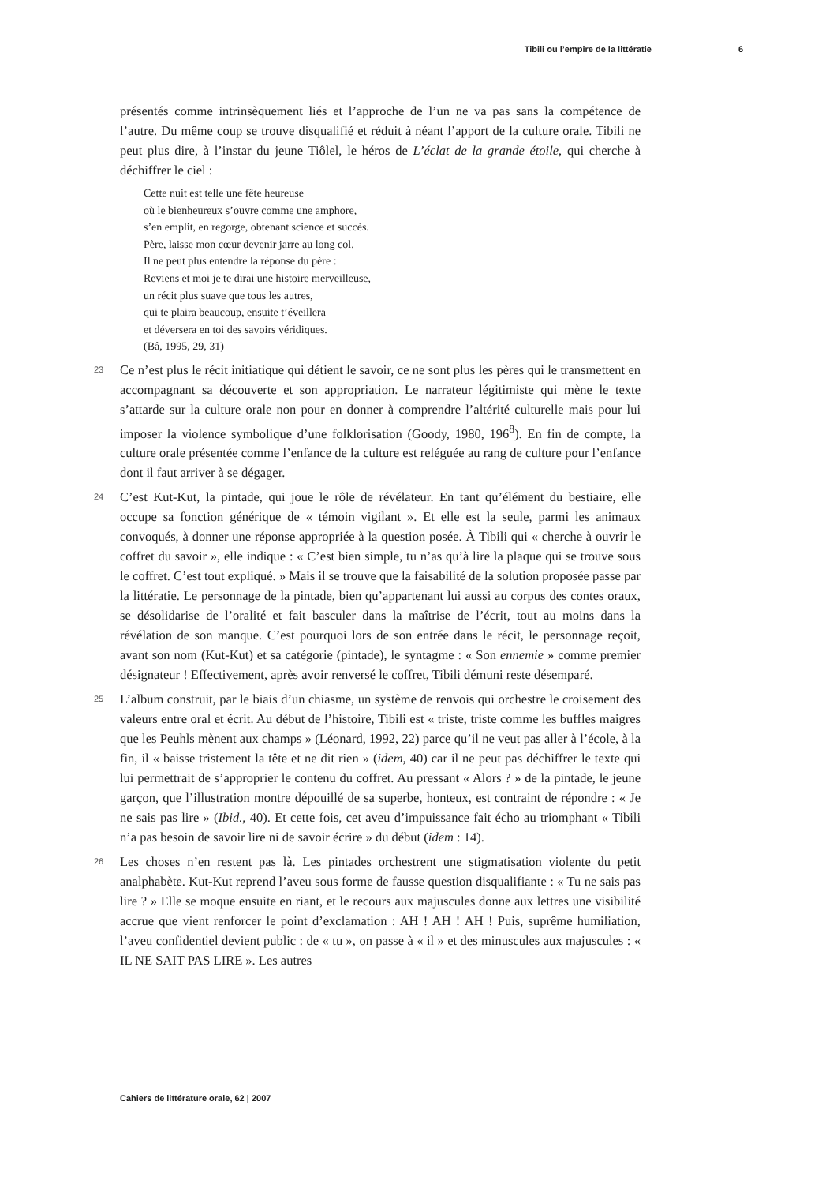Tibili ou l’empire de la littératie 6
présentés comme intrinsèquement liés et l’approche de l’un ne va pas sans la compétence de l’autre. Du même coup se trouve disqualifié et réduit à néant l’apport de la culture orale. Tibili ne peut plus dire, à l’instar du jeune Tiôlel, le héros de L’éclat de la grande étoile, qui cherche à déchiffrer le ciel :
Cette nuit est telle une fête heureuse
où le bienheureux s’ouvre comme une amphore,
s’en emplit, en regorge, obtenant science et succès.
Père, laisse mon cœur devenir jarre au long col.
Il ne peut plus entendre la réponse du père :
Reviens et moi je te dirai une histoire merveilleuse,
un récit plus suave que tous les autres,
qui te plaira beaucoup, ensuite t’éveillera
et déversera en toi des savoirs véridiques.
(Bâ, 1995, 29, 31)
23 Ce n’est plus le récit initiatique qui détient le savoir, ce ne sont plus les pères qui le transmettent en accompagnant sa découverte et son appropriation. Le narrateur légitimiste qui mène le texte s’attarde sur la culture orale non pour en donner à comprendre l’altérité culturelle mais pour lui imposer la violence symbolique d’une folklorisation (Goody, 1980, 196<sup>8</sup>). En fin de compte, la culture orale présentée comme l’enfance de la culture est reléguée au rang de culture pour l’enfance dont il faut arriver à se dégager.
24 C’est Kut-Kut, la pintade, qui joue le rôle de révélateur. En tant qu’élément du bestiaire, elle occupe sa fonction générique de « témoin vigilant ». Et elle est la seule, parmi les animaux convoqués, à donner une réponse appropriée à la question posée. À Tibili qui « cherche à ouvrir le coffret du savoir », elle indique : « C’est bien simple, tu n’as qu’à lire la plaque qui se trouve sous le coffret. C’est tout expliqué. » Mais il se trouve que la faisabilité de la solution proposée passe par la littératie. Le personnage de la pintade, bien qu’appartenant lui aussi au corpus des contes oraux, se désolidarise de l’oralité et fait basculer dans la maîtrise de l’écrit, tout au moins dans la révélation de son manque. C’est pourquoi lors de son entrée dans le récit, le personnage reçoit, avant son nom (Kut-Kut) et sa catégorie (pintade), le syntagme : « Son ennemie » comme premier désignateur ! Effectivement, après avoir renversé le coffret, Tibili démuni reste désemparé.
25 L’album construit, par le biais d’un chiasme, un système de renvois qui orchestre le croisement des valeurs entre oral et écrit. Au début de l’histoire, Tibili est « triste, triste comme les buffles maigres que les Peuhls mènent aux champs » (Léonard, 1992, 22) parce qu’il ne veut pas aller à l’école, à la fin, il « baisse tristement la tête et ne dit rien » (idem, 40) car il ne peut pas déchiffrer le texte qui lui permettrait de s’approprier le contenu du coffret. Au pressant « Alors ? » de la pintade, le jeune garçon, que l’illustration montre dépouillé de sa superbe, honteux, est contraint de répondre : « Je ne sais pas lire » (Ibid., 40). Et cette fois, cet aveu d’impuissance fait écho au triomphant « Tibili n’a pas besoin de savoir lire ni de savoir écrire » du début (idem : 14).
26 Les choses n’en restent pas là. Les pintades orchestrent une stigmatisation violente du petit analphabète. Kut-Kut reprend l’aveu sous forme de fausse question disqualifiante : « Tu ne sais pas lire ? » Elle se moque ensuite en riant, et le recours aux majuscules donne aux lettres une visibilité accrue que vient renforcer le point d’exclamation : AH ! AH ! AH ! Puis, suprême humiliation, l’aveu confidentiel devient public : de « tu », on passe à « il » et des minuscules aux majuscules : « IL NE SAIT PAS LIRE ». Les autres
Cahiers de littérature orale, 62 | 2007